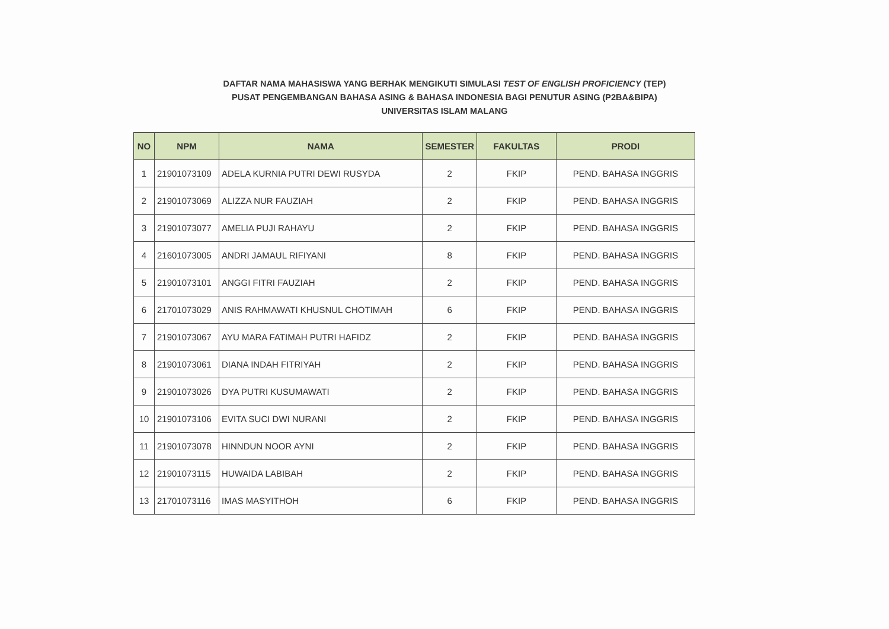DAFTAR NAMA MAHASISWA YANG BERHAK MENGIKUTI SIMULASI TEST OF ENGLISH PROFICIENCY (TEP)
PUSAT PENGEMBANGAN BAHASA ASING & BAHASA INDONESIA BAGI PENUTUR ASING (P2BA&BIPA)
UNIVERSITAS ISLAM MALANG
| NO | NPM | NAMA | SEMESTER | FAKULTAS | PRODI |
| --- | --- | --- | --- | --- | --- |
| 1 | 21901073109 | ADELA KURNIA PUTRI DEWI RUSYDA | 2 | FKIP | PEND. BAHASA INGGRIS |
| 2 | 21901073069 | ALIZZA NUR FAUZIAH | 2 | FKIP | PEND. BAHASA INGGRIS |
| 3 | 21901073077 | AMELIA PUJI RAHAYU | 2 | FKIP | PEND. BAHASA INGGRIS |
| 4 | 21601073005 | ANDRI JAMAUL RIFIYANI | 8 | FKIP | PEND. BAHASA INGGRIS |
| 5 | 21901073101 | ANGGI FITRI FAUZIAH | 2 | FKIP | PEND. BAHASA INGGRIS |
| 6 | 21701073029 | ANIS RAHMAWATI KHUSNUL CHOTIMAH | 6 | FKIP | PEND. BAHASA INGGRIS |
| 7 | 21901073067 | AYU MARA FATIMAH PUTRI HAFIDZ | 2 | FKIP | PEND. BAHASA INGGRIS |
| 8 | 21901073061 | DIANA INDAH FITRIYAH | 2 | FKIP | PEND. BAHASA INGGRIS |
| 9 | 21901073026 | DYA PUTRI KUSUMAWATI | 2 | FKIP | PEND. BAHASA INGGRIS |
| 10 | 21901073106 | EVITA SUCI DWI NURANI | 2 | FKIP | PEND. BAHASA INGGRIS |
| 11 | 21901073078 | HINNDUN NOOR AYNI | 2 | FKIP | PEND. BAHASA INGGRIS |
| 12 | 21901073115 | HUWAIDA LABIBAH | 2 | FKIP | PEND. BAHASA INGGRIS |
| 13 | 21701073116 | IMAS MASYITHOH | 6 | FKIP | PEND. BAHASA INGGRIS |